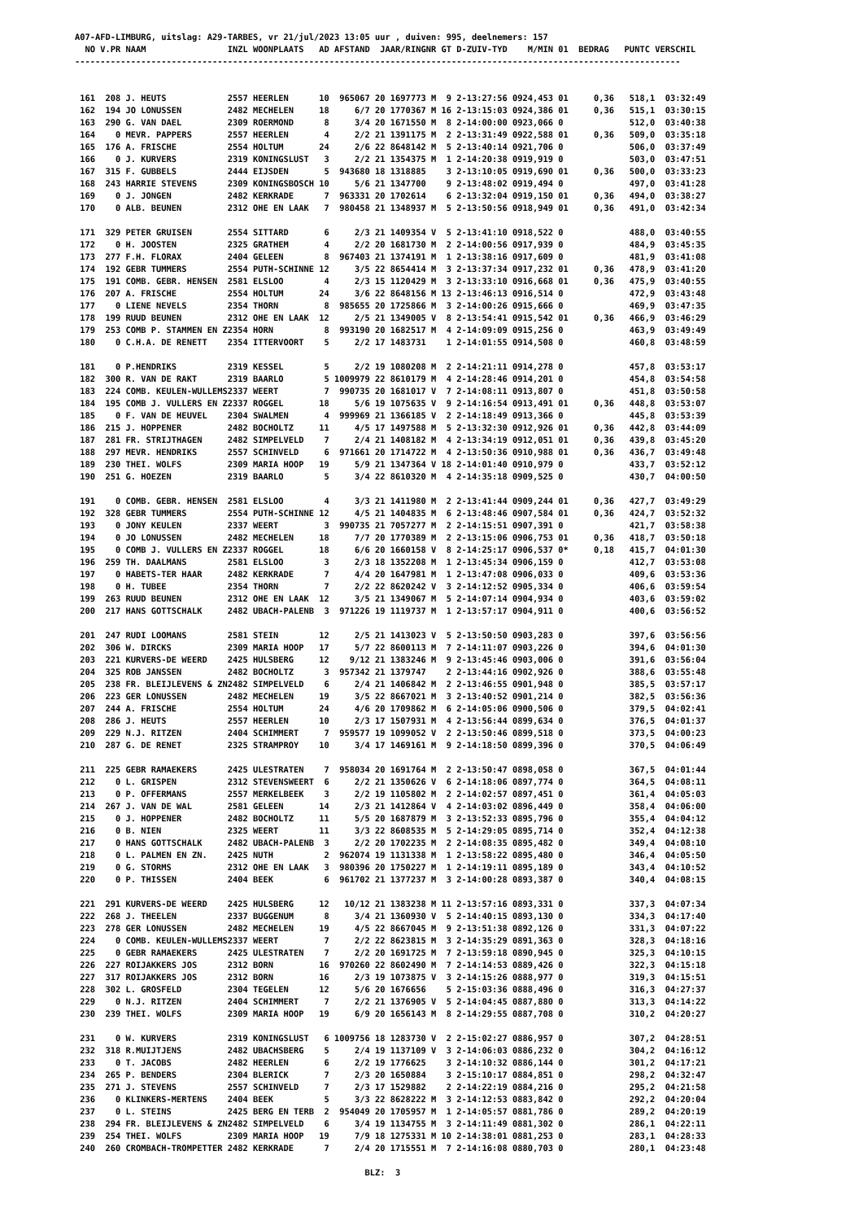A07-AFD-LIMBURG, uitslag: A29-TARBES, vr 21/jul/2023 13:05 uur , duiven: 995, deelnemers: 157
  NO V.PR NAAM                INZL WOONPLAATS   AD AFSTAND  JAAR/RINGNR GT D-ZUIV-TYD    M/MIN 01  BEDRAG   PUNTC VERSCHIL
-----------------------------------------------------------------------------------------------------------------------


 161  208 J. HEUTS            2557 HEERLEN      10  965067 20 1697773 M  9 2-13:27:56 0924,453 01     0,36   518,1  03:32:49
 162  194 JO LONUSSEN         2482 MECHELEN     18     6/7 20 1770367 M 16 2-13:15:03 0924,386 01     0,36   515,1  03:30:15
 163  290 G. VAN DAEL         2309 ROERMOND      8     3/4 20 1671550 M  8 2-14:00:00 0923,066 0             512,0  03:40:38
 164    0 MEVR. PAPPERS       2557 HEERLEN       4     2/2 21 1391175 M  2 2-13:31:49 0922,588 01     0,36   509,0  03:35:18
 165  176 A. FRISCHE          2554 HOLTUM       24     2/6 22 8648142 M  5 2-13:40:14 0921,706 0             506,0  03:37:49
 166    0 J. KURVERS          2319 KONINGSLUST   3     2/2 21 1354375 M  1 2-14:20:38 0919,919 0             503,0  03:47:51
 167  315 F. GUBBELS          2444 EIJSDEN       5  943680 18 1318885    3 2-13:10:05 0919,690 01     0,36   500,0  03:33:23
 168  243 HARRIE STEVENS      2309 KONINGSBOSCH 10     5/6 21 1347700    9 2-13:48:02 0919,494 0             497,0  03:41:28
 169    0 J. JONGEN           2482 KERKRADE      7  963331 20 1702614    6 2-13:32:04 0919,150 01     0,36   494,0  03:38:27
 170    0 ALB. BEUNEN         2312 OHE EN LAAK   7  980458 21 1348937 M  5 2-13:50:56 0918,949 01     0,36   491,0  03:42:34

 171  329 PETER GRUISEN       2554 SITTARD       6     2/3 21 1409354 V  5 2-13:41:10 0918,522 0             488,0  03:40:55
 172    0 H. JOOSTEN          2325 GRATHEM       4     2/2 20 1681730 M  2 2-14:00:56 0917,939 0             484,9  03:45:35
 173  277 F.H. FLORAX         2404 GELEEN        8  967403 21 1374191 M  1 2-13:38:16 0917,609 0             481,9  03:41:08
 174  192 GEBR TUMMERS        2554 PUTH-SCHINNE 12     3/5 22 8654414 M  3 2-13:37:34 0917,232 01     0,36   478,9  03:41:20
 175  191 COMB. GEBR. HENSEN  2581 ELSLOO        4     2/3 15 1120429 M  3 2-13:33:10 0916,668 01     0,36   475,9  03:40:55
 176  207 A. FRISCHE          2554 HOLTUM       24     3/6 22 8648156 M 13 2-13:46:13 0916,514 0             472,9  03:43:48
 177    0 LIENE NEVELS        2354 THORN         8  985655 20 1725866 M  3 2-14:00:26 0915,666 0             469,9  03:47:35
 178  199 RUUD BEUNEN         2312 OHE EN LAAK  12     2/5 21 1349005 V  8 2-13:54:41 0915,542 01     0,36   466,9  03:46:29
 179  253 COMB P. STAMMEN EN Z2354 HORN          8  993190 20 1682517 M  4 2-14:09:09 0915,256 0             463,9  03:49:49
 180    0 C.H.A. DE RENETT    2354 ITTERVOORT    5     2/2 17 1483731    1 2-14:01:55 0914,508 0             460,8  03:48:59

 181    0 P.HENDRIKS          2319 KESSEL        5     2/2 19 1080208 M  2 2-14:21:11 0914,278 0             457,8  03:53:17
 182  300 R. VAN DE RAKT      2319 BAARLO        5 1009979 22 8610179 M  4 2-14:28:46 0914,201 0             454,8  03:54:58
 183  224 COMB. KEULEN-WULLEMS2337 WEERT         7  990735 20 1681017 V  7 2-14:08:11 0913,807 0             451,8  03:50:58
 184  195 COMB J. VULLERS EN Z2337 ROGGEL       18     5/6 19 1075635 V  9 2-14:16:54 0913,491 01     0,36   448,8  03:53:07
 185    0 F. VAN DE HEUVEL    2304 SWALMEN       4  999969 21 1366185 V  2 2-14:18:49 0913,366 0             445,8  03:53:39
 186  215 J. HOPPENER         2482 BOCHOLTZ     11     4/5 17 1497588 M  5 2-13:32:30 0912,926 01     0,36   442,8  03:44:09
 187  281 FR. STRIJTHAGEN     2482 SIMPELVELD    7     2/4 21 1408182 M  4 2-13:34:19 0912,051 01     0,36   439,8  03:45:20
 188  297 MEVR. HENDRIKS      2557 SCHINVELD     6  971661 20 1714722 M  4 2-13:50:36 0910,988 01     0,36   436,7  03:49:48
 189  230 THEI. WOLFS         2309 MARIA HOOP   19     5/9 21 1347364 V 18 2-14:01:40 0910,979 0             433,7  03:52:12
 190  251 G. HOEZEN           2319 BAARLO        5     3/4 22 8610320 M  4 2-14:35:18 0909,525 0             430,7  04:00:50

 191    0 COMB. GEBR. HENSEN  2581 ELSLOO        4     3/3 21 1411980 M  2 2-13:41:44 0909,244 01     0,36   427,7  03:49:29
 192  328 GEBR TUMMERS        2554 PUTH-SCHINNE 12     4/5 21 1404835 M  6 2-13:48:46 0907,584 01     0,36   424,7  03:52:32
 193    0 JONY KEULEN         2337 WEERT         3  990735 21 7057277 M  2 2-14:15:51 0907,391 0             421,7  03:58:38
 194    0 JO LONUSSEN         2482 MECHELEN     18     7/7 20 1770389 M  2 2-13:15:06 0906,753 01     0,36   418,7  03:50:18
 195    0 COMB J. VULLERS EN Z2337 ROGGEL       18     6/6 20 1660158 V  8 2-14:25:17 0906,537 0*     0,18   415,7  04:01:30
 196  259 TH. DAALMANS        2581 ELSLOO        3     2/3 18 1352208 M  1 2-13:45:34 0906,159 0             412,7  03:53:08
 197    0 HABETS-TER HAAR     2482 KERKRADE      7     4/4 20 1647981 M  1 2-13:47:08 0906,033 0             409,6  03:53:36
 198    0 H. TUBEE            2354 THORN         7     2/2 22 8620242 V  3 2-14:12:52 0905,334 0             406,6  03:59:54
 199  263 RUUD BEUNEN         2312 OHE EN LAAK  12     3/5 21 1349067 M  5 2-14:07:14 0904,934 0             403,6  03:59:02
 200  217 HANS GOTTSCHALK     2482 UBACH-PALENB  3  971226 19 1119737 M  1 2-13:57:17 0904,911 0             400,6  03:56:52

 201  247 RUDI LOOMANS        2581 STEIN        12     2/5 21 1413023 V  5 2-13:50:50 0903,283 0             397,6  03:56:56
 202  306 W. DIRCKS           2309 MARIA HOOP   17     5/7 22 8600113 M  7 2-14:11:07 0903,226 0             394,6  04:01:30
 203  221 KURVERS-DE WEERD    2425 HULSBERG     12    9/12 21 1383246 M  9 2-13:45:46 0903,006 0             391,6  03:56:04
 204  325 ROB JANSSEN         2482 BOCHOLTZ      3  957342 21 1379747    2 2-13:44:16 0902,926 0             388,6  03:55:48
 205  238 FR. BLEIJLEVENS & ZN2482 SIMPELVELD    6     2/4 21 1406842 M  2 2-13:46:55 0901,948 0             385,5  03:57:17
 206  223 GER LONUSSEN        2482 MECHELEN     19     3/5 22 8667021 M  3 2-13:40:52 0901,214 0             382,5  03:56:36
 207  244 A. FRISCHE          2554 HOLTUM       24     4/6 20 1709862 M  6 2-14:05:06 0900,506 0             379,5  04:02:41
 208  286 J. HEUTS            2557 HEERLEN      10     2/3 17 1507931 M  4 2-13:56:44 0899,634 0             376,5  04:01:37
 209  229 N.J. RITZEN         2404 SCHIMMERT     7  959577 19 1099052 V  2 2-13:50:46 0899,518 0             373,5  04:00:23
 210  287 G. DE RENET         2325 STRAMPROY    10     3/4 17 1469161 M  9 2-14:18:50 0899,396 0             370,5  04:06:49

 211  225 GEBR RAMAEKERS      2425 ULESTRATEN    7  958034 20 1691764 M  2 2-13:50:47 0898,058 0             367,5  04:01:44
 212    0 L. GRISPEN          2312 STEVENSWEERT  6     2/2 21 1350626 V  6 2-14:18:06 0897,774 0             364,5  04:08:11
 213    0 P. OFFERMANS        2557 MERKELBEEK    3     2/2 19 1105802 M  2 2-14:02:57 0897,451 0             361,4  04:05:03
 214  267 J. VAN DE WAL       2581 GELEEN       14     2/3 21 1412864 V  4 2-14:03:02 0896,449 0             358,4  04:06:00
 215    0 J. HOPPENER         2482 BOCHOLTZ     11     5/5 20 1687879 M  3 2-13:52:33 0895,796 0             355,4  04:04:12
 216    0 B. NIEN             2325 WEERT        11     3/3 22 8608535 M  5 2-14:29:05 0895,714 0             352,4  04:12:38
 217    0 HANS GOTTSCHALK     2482 UBACH-PALENB  3     2/2 20 1702235 M  2 2-14:08:35 0895,482 0             349,4  04:08:10
 218    0 L. PALMEN EN ZN.    2425 NUTH          2  962074 19 1131338 M  1 2-13:58:22 0895,480 0             346,4  04:05:50
 219    0 G. STORMS           2312 OHE EN LAAK   3  980396 20 1750227 M  1 2-14:19:11 0895,189 0             343,4  04:10:52
 220    0 P. THISSEN          2404 BEEK          6  961702 21 1377237 M  3 2-14:00:28 0893,387 0             340,4  04:08:15

 221  291 KURVERS-DE WEERD    2425 HULSBERG     12   10/12 21 1383238 M 11 2-13:57:16 0893,331 0             337,3  04:07:34
 222  268 J. THEELEN          2337 BUGGENUM      8     3/4 21 1360930 V  5 2-14:40:15 0893,130 0             334,3  04:17:40
 223  278 GER LONUSSEN        2482 MECHELEN     19     4/5 22 8667045 M  9 2-13:51:38 0892,126 0             331,3  04:07:22
 224    0 COMB. KEULEN-WULLEMS2337 WEERT         7     2/2 22 8623815 M  3 2-14:35:29 0891,363 0             328,3  04:18:16
 225    0 GEBR RAMAEKERS      2425 ULESTRATEN    7     2/2 20 1691725 M  7 2-13:59:18 0890,945 0             325,3  04:10:15
 226  227 ROIJAKKERS JOS      2312 BORN         16  970260 22 8602490 M  7 2-14:14:53 0889,426 0             322,3  04:15:18
 227  317 ROIJAKKERS JOS      2312 BORN         16     2/3 19 1073875 V  3 2-14:15:26 0888,977 0             319,3  04:15:51
 228  302 L. GROSFELD         2304 TEGELEN      12     5/6 20 1676656    5 2-15:03:36 0888,496 0             316,3  04:27:37
 229    0 N.J. RITZEN         2404 SCHIMMERT     7     2/2 21 1376905 V  5 2-14:04:45 0887,880 0             313,3  04:14:22
 230  239 THEI. WOLFS         2309 MARIA HOOP   19     6/9 20 1656143 M  8 2-14:29:55 0887,708 0             310,2  04:20:27

 231    0 W. KURVERS          2319 KONINGSLUST   6 1009756 18 1283730 V  2 2-15:02:27 0886,957 0             307,2  04:28:51
 232  318 R.MUIJTJENS         2482 UBACHSBERG    5     2/4 19 1137109 V  3 2-14:06:03 0886,232 0             304,2  04:16:12
 233    0 T. JACOBS           2482 HEERLEN       6     2/2 19 1776625    3 2-14:10:32 0886,144 0             301,2  04:17:21
 234  265 P. BENDERS          2304 BLERICK       7     2/3 20 1650884    3 2-15:10:17 0884,851 0             298,2  04:32:47
 235  271 J. STEVENS          2557 SCHINVELD     7     2/3 17 1529882    2 2-14:22:19 0884,216 0             295,2  04:21:58
 236    0 KLINKERS-MERTENS    2404 BEEK          5     3/3 22 8628222 M  3 2-14:12:53 0883,842 0             292,2  04:20:04
 237    0 L. STEINS           2425 BERG EN TERB  2  954049 20 1705957 M  1 2-14:05:57 0881,786 0             289,2  04:20:19
 238  294 FR. BLEIJLEVENS & ZN2482 SIMPELVELD    6     3/4 19 1134755 M  3 2-14:11:49 0881,302 0             286,1  04:22:11
 239  254 THEI. WOLFS         2309 MARIA HOOP   19     7/9 18 1275331 M 10 2-14:38:01 0881,253 0             283,1  04:28:33
 240  260 CROMBACH-TROMPETTER 2482 KERKRADE      7     2/4 20 1715551 M  7 2-14:16:08 0880,703 0             280,1  04:23:48

                                                         BLZ:  3